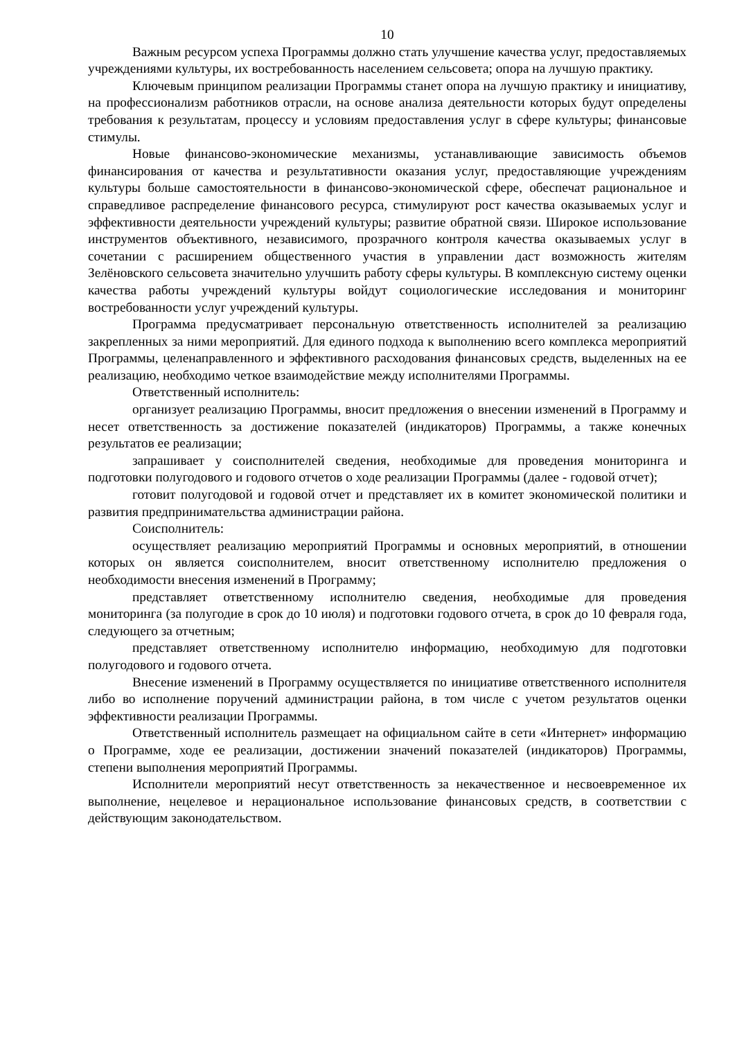10
Важным ресурсом успеха Программы должно стать улучшение качества услуг, предоставляемых учреждениями культуры, их востребованность населением сельсовета; опора на лучшую практику.
Ключевым принципом реализации Программы станет опора на лучшую практику и инициативу, на профессионализм работников отрасли, на основе анализа деятельности которых будут определены требования к результатам, процессу и условиям предоставления услуг в сфере культуры; финансовые стимулы.
Новые финансово-экономические механизмы, устанавливающие зависимость объемов финансирования от качества и результативности оказания услуг, предоставляющие учреждениям культуры больше самостоятельности в финансово-экономической сфере, обеспечат рациональное и справедливое распределение финансового ресурса, стимулируют рост качества оказываемых услуг и эффективности деятельности учреждений культуры; развитие обратной связи. Широкое использование инструментов объективного, независимого, прозрачного контроля качества оказываемых услуг в сочетании с расширением общественного участия в управлении даст возможность жителям Зелёновского сельсовета значительно улучшить работу сферы культуры. В комплексную систему оценки качества работы учреждений культуры войдут социологические исследования и мониторинг востребованности услуг учреждений культуры.
Программа предусматривает персональную ответственность исполнителей за реализацию закрепленных за ними мероприятий. Для единого подхода к выполнению всего комплекса мероприятий Программы, целенаправленного и эффективного расходования финансовых средств, выделенных на ее реализацию, необходимо четкое взаимодействие между исполнителями Программы.
Ответственный исполнитель:
организует реализацию Программы, вносит предложения о внесении изменений в Программу и несет ответственность за достижение показателей (индикаторов) Программы, а также конечных результатов ее реализации;
запрашивает у соисполнителей сведения, необходимые для проведения мониторинга и подготовки полугодового и годового отчетов о ходе реализации Программы (далее - годовой отчет);
готовит полугодовой и годовой отчет и представляет их в комитет экономической политики и развития предпринимательства администрации района.
Соисполнитель:
осуществляет реализацию мероприятий Программы и основных мероприятий, в отношении которых он является соисполнителем, вносит ответственному исполнителю предложения о необходимости внесения изменений в Программу;
представляет ответственному исполнителю сведения, необходимые для проведения мониторинга (за полугодие в срок до 10 июля) и подготовки годового отчета, в срок до 10 февраля года, следующего за отчетным;
представляет ответственному исполнителю информацию, необходимую для подготовки полугодового и годового отчета.
Внесение изменений в Программу осуществляется по инициативе ответственного исполнителя либо во исполнение поручений администрации района, в том числе с учетом результатов оценки эффективности реализации Программы.
Ответственный исполнитель размещает на официальном сайте в сети «Интернет» информацию о Программе, ходе ее реализации, достижении значений показателей (индикаторов) Программы, степени выполнения мероприятий Программы.
Исполнители мероприятий несут ответственность за некачественное и несвоевременное их выполнение, нецелевое и нерациональное использование финансовых средств, в соответствии с действующим законодательством.